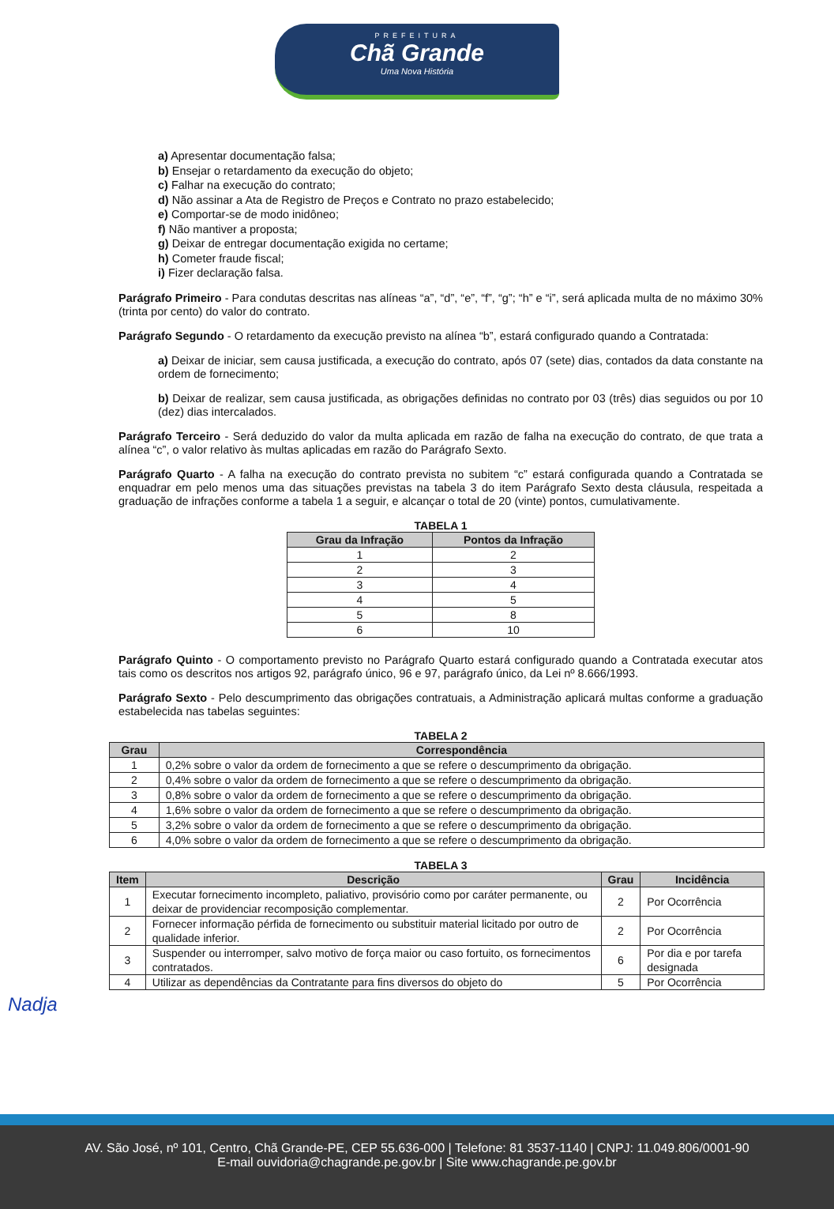PREFEITURA
Chã Grande
Uma Nova História
a) Apresentar documentação falsa;
b) Ensejar o retardamento da execução do objeto;
c) Falhar na execução do contrato;
d) Não assinar a Ata de Registro de Preços e Contrato no prazo estabelecido;
e) Comportar-se de modo inidôneo;
f) Não mantiver a proposta;
g) Deixar de entregar documentação exigida no certame;
h) Cometer fraude fiscal;
i) Fizer declaração falsa.
Parágrafo Primeiro - Para condutas descritas nas alíneas “a”, “d”, “e”, “f”, “g”; “h” e “i”, será aplicada multa de no máximo 30% (trinta por cento) do valor do contrato.
Parágrafo Segundo - O retardamento da execução previsto na alínea “b”, estará configurado quando a Contratada:
a) Deixar de iniciar, sem causa justificada, a execução do contrato, após 07 (sete) dias, contados da data constante na ordem de fornecimento;
b) Deixar de realizar, sem causa justificada, as obrigações definidas no contrato por 03 (três) dias seguidos ou por 10 (dez) dias intercalados.
Parágrafo Terceiro - Será deduzido do valor da multa aplicada em razão de falha na execução do contrato, de que trata a alínea “c”, o valor relativo às multas aplicadas em razão do Parágrafo Sexto.
Parágrafo Quarto - A falha na execução do contrato prevista no subitem “c” estará configurada quando a Contratada se enquadrar em pelo menos uma das situações previstas na tabela 3 do item Parágrafo Sexto desta cláusula, respeitada a graduação de infrações conforme a tabela 1 a seguir, e alcançar o total de 20 (vinte) pontos, cumulativamente.
TABELA 1
| Grau da Infração | Pontos da Infração |
| --- | --- |
| 1 | 2 |
| 2 | 3 |
| 3 | 4 |
| 4 | 5 |
| 5 | 8 |
| 6 | 10 |
Parágrafo Quinto - O comportamento previsto no Parágrafo Quarto estará configurado quando a Contratada executar atos tais como os descritos nos artigos 92, parágrafo único, 96 e 97, parágrafo único, da Lei nº 8.666/1993.
Parágrafo Sexto - Pelo descumprimento das obrigações contratuais, a Administração aplicará multas conforme a graduação estabelecida nas tabelas seguintes:
TABELA 2
| Grau | Correspondência |
| --- | --- |
| 1 | 0,2% sobre o valor da ordem de fornecimento a que se refere o descumprimento da obrigação. |
| 2 | 0,4% sobre o valor da ordem de fornecimento a que se refere o descumprimento da obrigação. |
| 3 | 0,8% sobre o valor da ordem de fornecimento a que se refere o descumprimento da obrigação. |
| 4 | 1,6% sobre o valor da ordem de fornecimento a que se refere o descumprimento da obrigação. |
| 5 | 3,2% sobre o valor da ordem de fornecimento a que se refere o descumprimento da obrigação. |
| 6 | 4,0% sobre o valor da ordem de fornecimento a que se refere o descumprimento da obrigação. |
TABELA 3
| Item | Descrição | Grau | Incidência |
| --- | --- | --- | --- |
| 1 | Executar fornecimento incompleto, paliativo, provisório como por caráter permanente, ou deixar de providenciar recomposição complementar. | 2 | Por Ocorrência |
| 2 | Fornecer informação pérfida de fornecimento ou substituir material licitado por outro de qualidade inferior. | 2 | Por Ocorrência |
| 3 | Suspender ou interromper, salvo motivo de força maior ou caso fortuito, os fornecimentos contratados. | 6 | Por dia e por tarefa designada |
| 4 | Utilizar as dependências da Contratante para fins diversos do objeto do | 5 | Por Ocorrência |
Nadja
AV. São José, nº 101, Centro, Chã Grande-PE, CEP 55.636-000 | Telefone: 81 3537-1140 | CNPJ: 11.049.806/0001-90
E-mail ouvidoria@chagrande.pe.gov.br | Site www.chagrande.pe.gov.br